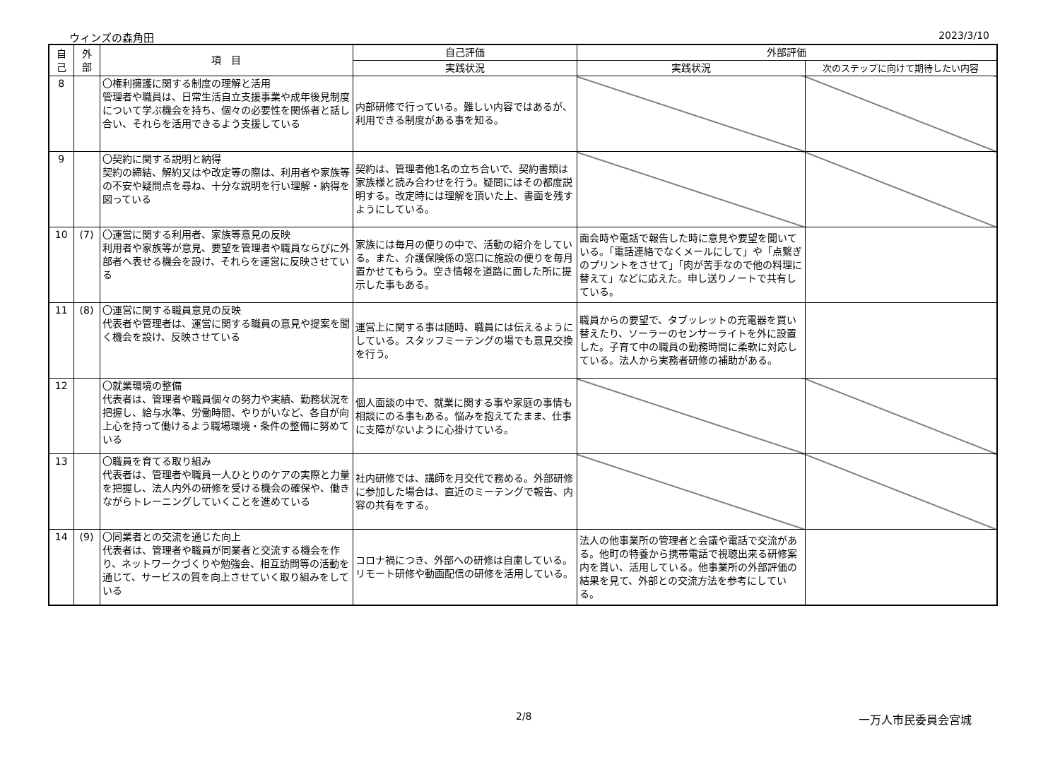ウィンズの森角田 2023/3/10
| 自 己 | 外 部 | 項 目 | 自己評価 | 外部評価 | |
| --- | --- | --- | --- | --- | --- |
| | | | 実践状況 | 実践状況 | 次のステップに向けて期待したい内容 |
| 8 | | 〇権利擁護に関する制度の理解と活用 管理者や職員は、日常生活自立支援事業や成年後見制度について学ぶ機会を持ち、個々の必要性を関係者と話し合い、それらを活用できるよう支援している | 内部研修で行っている。難しい内容ではあるが、利用できる制度がある事を知る。 | | |
| 9 | | 〇契約に関する説明と納得 契約の締結、解約又はや改定等の際は、利用者や家族等の不安や疑問点を尋ね、十分な説明を行い理解・納得を図っている | 契約は、管理者他1名の立ち合いで、契約書類は家族様と読み合わせを行う。疑問にはその都度説明する。改定時には理解を頂いた上、書面を残すようにしている。 | | |
| 10 | (7) | 〇運営に関する利用者、家族等意見の反映 利用者や家族等が意見、要望を管理者や職員ならびに外部者へ表せる機会を設け、それらを運営に反映させている | 家族には毎月の便りの中で、活動の紹介をしている。また、介護保険係の窓口に施設の便りを毎月置かせてもらう。空き情報を道路に面した所に提示した事もある。 | 面会時や電話で報告した時に意見や要望を聞いている。「電話連絡でなくメールにして」や「点繋ぎのプリントをさせて」「肉が苦手なので他の料理に替えて」などに応えた。申し送りノートで共有している。 | |
| 11 | (8) | 〇運営に関する職員意見の反映 代表者や管理者は、運営に関する職員の意見や提案を聞く機会を設け、反映させている | 運営上に関する事は随時、職員には伝えるようにしている。スタッフミーテングの場でも意見交換を行う。 | 職員からの要望で、タブッレットの充電器を買い替えたり、ソーラーのセンサーライトを外に設置した。子育て中の職員の勤務時間に柔軟に対応している。法人から実務者研修の補助がある。 | |
| 12 | | 〇就業環境の整備 代表者は、管理者や職員個々の努力や実績、勤務状況を把握し、給与水準、労働時間、やりがいなど、各自が向上心を持って働けるよう職場環境・条件の整備に努めている | 個人面談の中で、就業に関する事や家庭の事情も相談にのる事もある。悩みを抱えてたまま、仕事に支障がないように心掛けている。 | | |
| 13 | | 〇職員を育てる取り組み 代表者は、管理者や職員一人ひとりのケアの実際と力量を把握し、法人内外の研修を受ける機会の確保や、働きながらトレーニングしていくことを進めている | 社内研修では、講師を月交代で務める。外部研修に参加した場合は、直近のミーテングで報告、内容の共有をする。 | | |
| 14 | (9) | 〇同業者との交流を通じた向上 代表者は、管理者や職員が同業者と交流する機会を作り、ネットワークづくりや勉強会、相互訪問等の活動を通じて、サービスの質を向上させていく取り組みをしている | コロナ禍につき、外部への研修は自粛している。リモート研修や動画配信の研修を活用している。 | 法人の他事業所の管理者と会議や電話で交流がある。他町の特養から携帯電話で視聴出来る研修案内を貰い、活用している。他事業所の外部評価の結果を見て、外部との交流方法を参考にしている。 | |
2/8 一万人市民委員会宮城